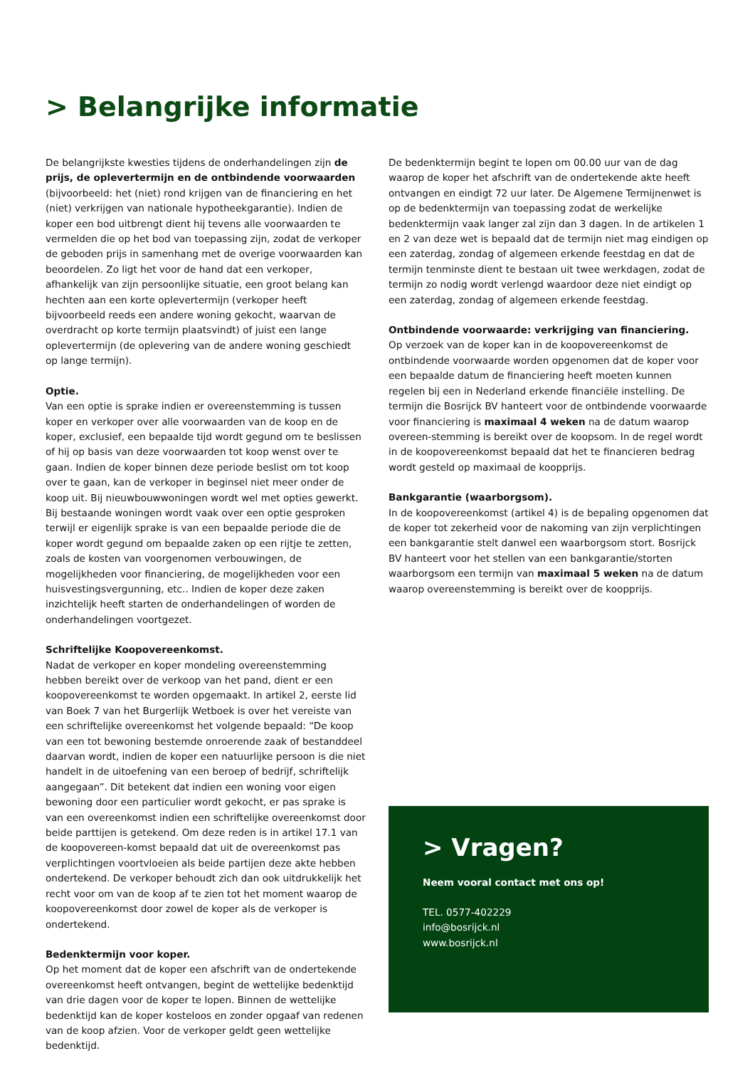> Belangrijke informatie
De belangrijkste kwesties tijdens de onderhandelingen zijn de prijs, de oplevertermijn en de ontbindende voorwaarden (bijvoorbeeld: het (niet) rond krijgen van de financiering en het (niet) verkrijgen van nationale hypotheekgarantie). Indien de koper een bod uitbrengt dient hij tevens alle voorwaarden te vermelden die op het bod van toepassing zijn, zodat de verkoper de geboden prijs in samenhang met de overige voorwaarden kan beoordelen. Zo ligt het voor de hand dat een verkoper, afhankelijk van zijn persoonlijke situatie, een groot belang kan hechten aan een korte oplevertermijn (verkoper heeft bijvoorbeeld reeds een andere woning gekocht, waarvan de overdracht op korte termijn plaatsvindt) of juist een lange oplevertermijn (de oplevering van de andere woning geschiedt op lange termijn).
Optie.
Van een optie is sprake indien er overeenstemming is tussen koper en verkoper over alle voorwaarden van de koop en de koper, exclusief, een bepaalde tijd wordt gegund om te beslissen of hij op basis van deze voorwaarden tot koop wenst over te gaan. Indien de koper binnen deze periode beslist om tot koop over te gaan, kan de verkoper in beginsel niet meer onder de koop uit. Bij nieuwbouwwoningen wordt wel met opties gewerkt. Bij bestaande woningen wordt vaak over een optie gesproken terwijl er eigenlijk sprake is van een bepaalde periode die de koper wordt gegund om bepaalde zaken op een rijtje te zetten, zoals de kosten van voorgenomen verbouwingen, de mogelijkheden voor financiering, de mogelijkheden voor een huisvestingsvergunning, etc.. Indien de koper deze zaken inzichtelijk heeft starten de onderhandelingen of worden de onderhandelingen voortgezet.
Schriftelijke Koopovereenkomst.
Nadat de verkoper en koper mondeling overeenstemming hebben bereikt over de verkoop van het pand, dient er een koopovereenkomst te worden opgemaakt. In artikel 2, eerste lid van Boek 7 van het Burgerlijk Wetboek is over het vereiste van een schriftelijke overeenkomst het volgende bepaald: “De koop van een tot bewoning bestemde onroerende zaak of bestanddeel daarvan wordt, indien de koper een natuurlijke persoon is die niet handelt in de uitoefening van een beroep of bedrijf, schriftelijk aangegaan”. Dit betekent dat indien een woning voor eigen bewoning door een particulier wordt gekocht, er pas sprake is van een overeenkomst indien een schriftelijke overeenkomst door beide parttijen is getekend. Om deze reden is in artikel 17.1 van de koopovereen-komst bepaald dat uit de overeenkomst pas verplichtingen voortvloeien als beide partijen deze akte hebben ondertekend. De verkoper behoudt zich dan ook uitdrukkelijk het recht voor om van de koop af te zien tot het moment waarop de koopovereenkomst door zowel de koper als de verkoper is ondertekend.
Bedenktermijn voor koper.
Op het moment dat de koper een afschrift van de ondertekende overeenkomst heeft ontvangen, begint de wettelijke bedenktijd van drie dagen voor de koper te lopen. Binnen de wettelijke bedenktijd kan de koper kosteloos en zonder opgaaf van redenen van de koop afzien. Voor de verkoper geldt geen wettelijke bedenktijd.
De bedenktermijn begint te lopen om 00.00 uur van de dag waarop de koper het afschrift van de ondertekende akte heeft ontvangen en eindigt 72 uur later. De Algemene Termijnenwet is op de bedenktermijn van toepassing zodat de werkelijke bedenktermijn vaak langer zal zijn dan 3 dagen. In de artikelen 1 en 2 van deze wet is bepaald dat de termijn niet mag eindigen op een zaterdag, zondag of algemeen erkende feestdag en dat de termijn tenminste dient te bestaan uit twee werkdagen, zodat de termijn zo nodig wordt verlengd waardoor deze niet eindigt op een zaterdag, zondag of algemeen erkende feestdag.
Ontbindende voorwaarde: verkrijging van financiering.
Op verzoek van de koper kan in de koopovereenkomst de ontbindende voorwaarde worden opgenomen dat de koper voor een bepaalde datum de financiering heeft moeten kunnen regelen bij een in Nederland erkende financiële instelling. De termijn die Bosrijck BV hanteert voor de ontbindende voorwaarde voor financiering is maximaal 4 weken na de datum waarop overeen-stemming is bereikt over de koopsom. In de regel wordt in de koopovereenkomst bepaald dat het te financieren bedrag wordt gesteld op maximaal de koopprijs.
Bankgarantie (waarborgsom).
In de koopovereenkomst (artikel 4) is de bepaling opgenomen dat de koper tot zekerheid voor de nakoming van zijn verplichtingen een bankgarantie stelt danwel een waarborgsom stort. Bosrijck BV hanteert voor het stellen van een bankgarantie/storten waarborgsom een termijn van maximaal 5 weken na de datum waarop overeenstemming is bereikt over de koopprijs.
> Vragen?
Neem vooral contact met ons op!
TEL. 0577-402229
info@bosrijck.nl
www.bosrijck.nl